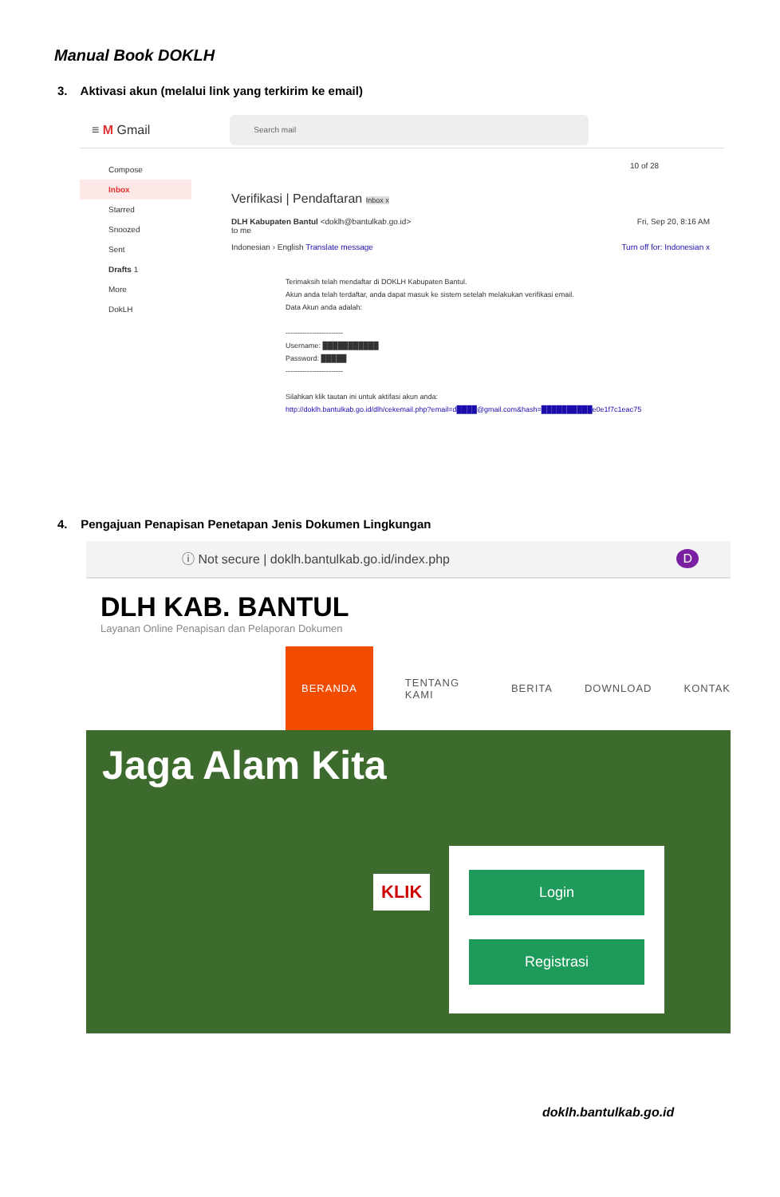Manual Book DOKLH
3. Aktivasi akun (melalui link yang terkirim ke email)
≡ M Gmail
Search mail
Compose
Inbox
Starred
Snoozed
Sent
Drafts 1
More
DokLH
10 of 28
Verifikasi | Pendaftaran Inbox x
DLH Kabupaten Bantul <doklh@bantulkab.go.id> Fri, Sep 20, 8:16 AM
to me
Indonesian › English Translate message Turn off for: Indonesian x
Terimaksih telah mendaftar di DOKLH Kabupaten Bantul.
Akun anda telah terdaftar, anda dapat masuk ke sistem setelah melakukan verifikasi email.
Data Akun anda adalah:
------------------------
Username: ███████████
Password: █████
------------------------
Silahkan klik tautan ini untuk aktifasi akun anda:
http://doklh.bantulkab.go.id/dlh/cekemail.php?email=d████@gmail.com&hash=██████████e0e1f7c1eac75
4. Pengajuan Penapisan Penetapan Jenis Dokumen Lingkungan
ⓘ Not secure | doklh.bantulkab.go.id/index.php D
DLH KAB. BANTUL
Layanan Online Penapisan dan Pelaporan Dokumen
BERANDA TENTANG KAMI BERITA DOWNLOAD KONTAK
Jaga Alam Kita
KLIK
Login
Registrasi
doklh.bantulkab.go.id